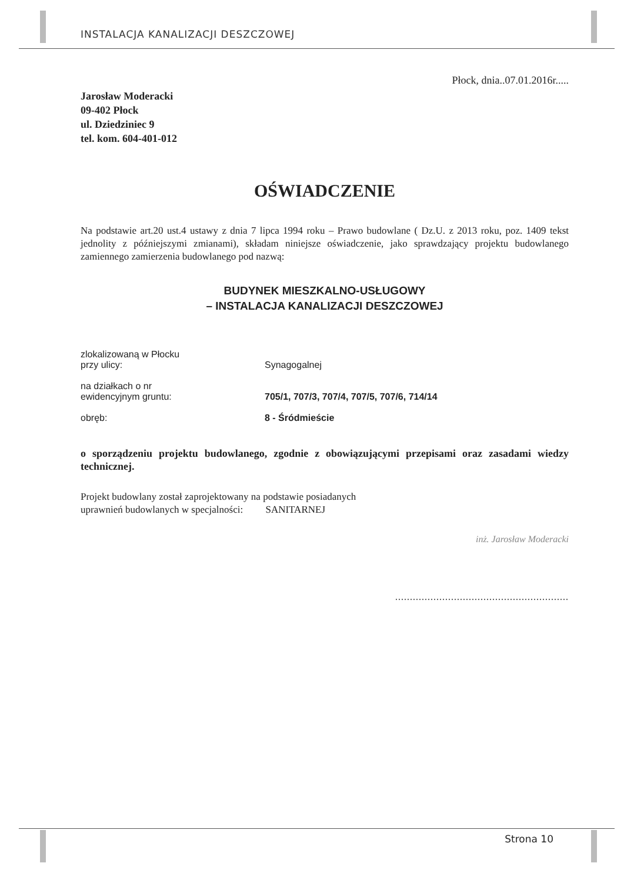INSTALACJA KANALIZACJI DESZCZOWEJ
Płock, dnia..07.01.2016r.....
Jarosław Moderacki
09-402 Płock
ul. Dziedziniec 9
tel. kom. 604-401-012
OŚWIADCZENIE
Na podstawie art.20 ust.4 ustawy z dnia 7 lipca 1994 roku – Prawo budowlane ( Dz.U. z 2013 roku, poz. 1409 tekst jednolity z późniejszymi zmianami), składam niniejsze oświadczenie, jako sprawdzający projektu budowlanego zamiennego zamierzenia budowlanego pod nazwą:
BUDYNEK MIESZKALNO-USŁUGOWY
– INSTALACJA KANALIZACJI DESZCZOWEJ
zlokalizowaną w Płocku
przy ulicy:
Synagogalnej
na działkach o nr
ewidencyjnym gruntu:
705/1, 707/3, 707/4, 707/5, 707/6, 714/14
obręb: 8 - Śródmieście
o sporządzeniu projektu budowlanego, zgodnie z obowiązującymi przepisami oraz zasadami wiedzy technicznej.
Projekt budowlany został zaprojektowany na podstawie posiadanych
uprawnień budowlanych w specjalności: SANITARNEJ
inż. Jarosław Moderacki
...........................................................
Strona 10